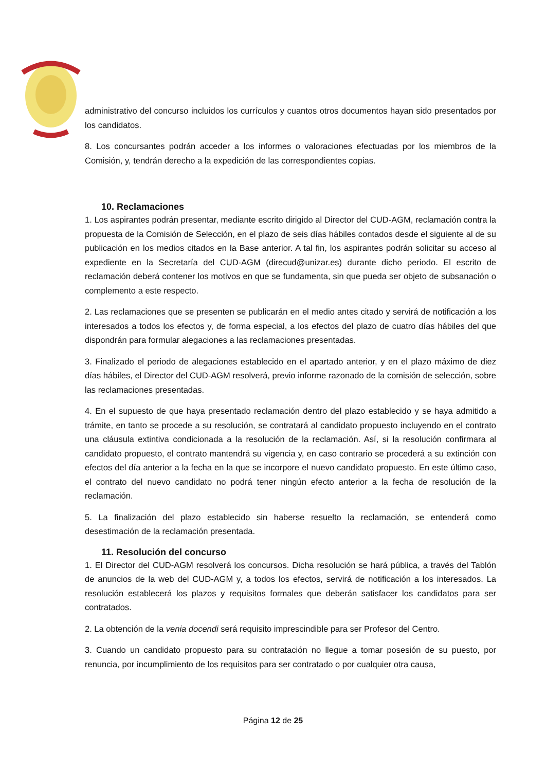administrativo del concurso incluidos los currículos y cuantos otros documentos hayan sido presentados por los candidatos.
8. Los concursantes podrán acceder a los informes o valoraciones efectuadas por los miembros de la Comisión, y, tendrán derecho a la expedición de las correspondientes copias.
10. Reclamaciones
1. Los aspirantes podrán presentar, mediante escrito dirigido al Director del CUD-AGM, reclamación contra la propuesta de la Comisión de Selección, en el plazo de seis días hábiles contados desde el siguiente al de su publicación en los medios citados en la Base anterior. A tal fin, los aspirantes podrán solicitar su acceso al expediente en la Secretaría del CUD-AGM (direcud@unizar.es) durante dicho periodo. El escrito de reclamación deberá contener los motivos en que se fundamenta, sin que pueda ser objeto de subsanación o complemento a este respecto.
2. Las reclamaciones que se presenten se publicarán en el medio antes citado y servirá de notificación a los interesados a todos los efectos y, de forma especial, a los efectos del plazo de cuatro días hábiles del que dispondrán para formular alegaciones a las reclamaciones presentadas.
3. Finalizado el periodo de alegaciones establecido en el apartado anterior, y en el plazo máximo de diez días hábiles, el Director del CUD-AGM resolverá, previo informe razonado de la comisión de selección, sobre las reclamaciones presentadas.
4. En el supuesto de que haya presentado reclamación dentro del plazo establecido y se haya admitido a trámite, en tanto se procede a su resolución, se contratará al candidato propuesto incluyendo en el contrato una cláusula extintiva condicionada a la resolución de la reclamación. Así, si la resolución confirmara al candidato propuesto, el contrato mantendrá su vigencia y, en caso contrario se procederá a su extinción con efectos del día anterior a la fecha en la que se incorpore el nuevo candidato propuesto. En este último caso, el contrato del nuevo candidato no podrá tener ningún efecto anterior a la fecha de resolución de la reclamación.
5. La finalización del plazo establecido sin haberse resuelto la reclamación, se entenderá como desestimación de la reclamación presentada.
11. Resolución del concurso
1. El Director del CUD-AGM resolverá los concursos. Dicha resolución se hará pública, a través del Tablón de anuncios de la web del CUD-AGM y, a todos los efectos, servirá de notificación a los interesados. La resolución establecerá los plazos y requisitos formales que deberán satisfacer los candidatos para ser contratados.
2. La obtención de la venia docendi será requisito imprescindible para ser Profesor del Centro.
3. Cuando un candidato propuesto para su contratación no llegue a tomar posesión de su puesto, por renuncia, por incumplimiento de los requisitos para ser contratado o por cualquier otra causa,
Página 12 de 25